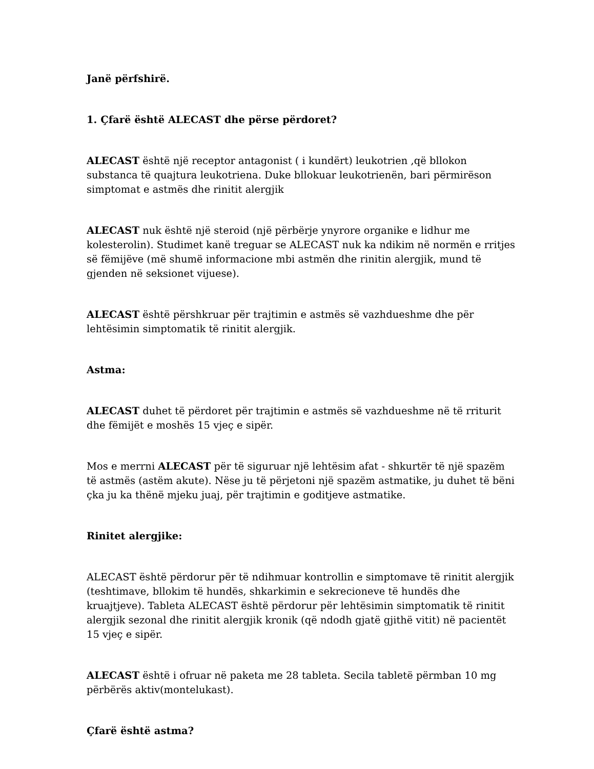Janë përfshirë.
1. Çfarë është ALECAST dhe përse përdoret?
ALECAST është një receptor antagonist ( i kundërt) leukotrien ,që bllokon substanca të quajtura leukotriena. Duke bllokuar leukotrienën, bari përmirëson simptomat e astmës dhe rinitit alergjik
ALECAST nuk është një steroid (një përbërje ynyrore organike e lidhur me kolesterolin). Studimet kanë treguar se ALECAST nuk ka ndikim në normën e rritjes së fëmijëve (më shumë informacione mbi astmën dhe rinitin alergjik, mund të gjenden në seksionet vijuese).
ALECAST është përshkruar për trajtimin e astmës së vazhdueshme dhe për lehtësimin simptomatik të rinitit alergjik.
Astma:
ALECAST duhet të përdoret për trajtimin e astmës së vazhdueshme në të rriturit dhe fëmijët e moshës 15 vjeç e sipër.
Mos e merrni ALECAST për të siguruar një lehtësim afat - shkurtër të një spazëm të astmës (astëm akute). Nëse ju të përjetoni një spazëm astmatike, ju duhet të bëni çka ju ka thënë mjeku juaj, për trajtimin e goditjeve astmatike.
Rinitet alergjike:
ALECAST është përdorur për të ndihmuar kontrollin e simptomave të rinitit alergjik (teshtimave, bllokim të hundës, shkarkimin e sekrecioneve të hundës dhe kruajtjeve). Tableta ALECAST është përdorur për lehtësimin simptomatik të rinitit alergjik sezonal dhe rinitit alergjik kronik (që ndodh gjatë gjithë vitit) në pacientët 15 vjeç e sipër.
ALECAST është i ofruar në paketa me 28 tableta. Secila tabletë përmban 10 mg përbërës aktiv(montelukast).
Çfarë është astma?